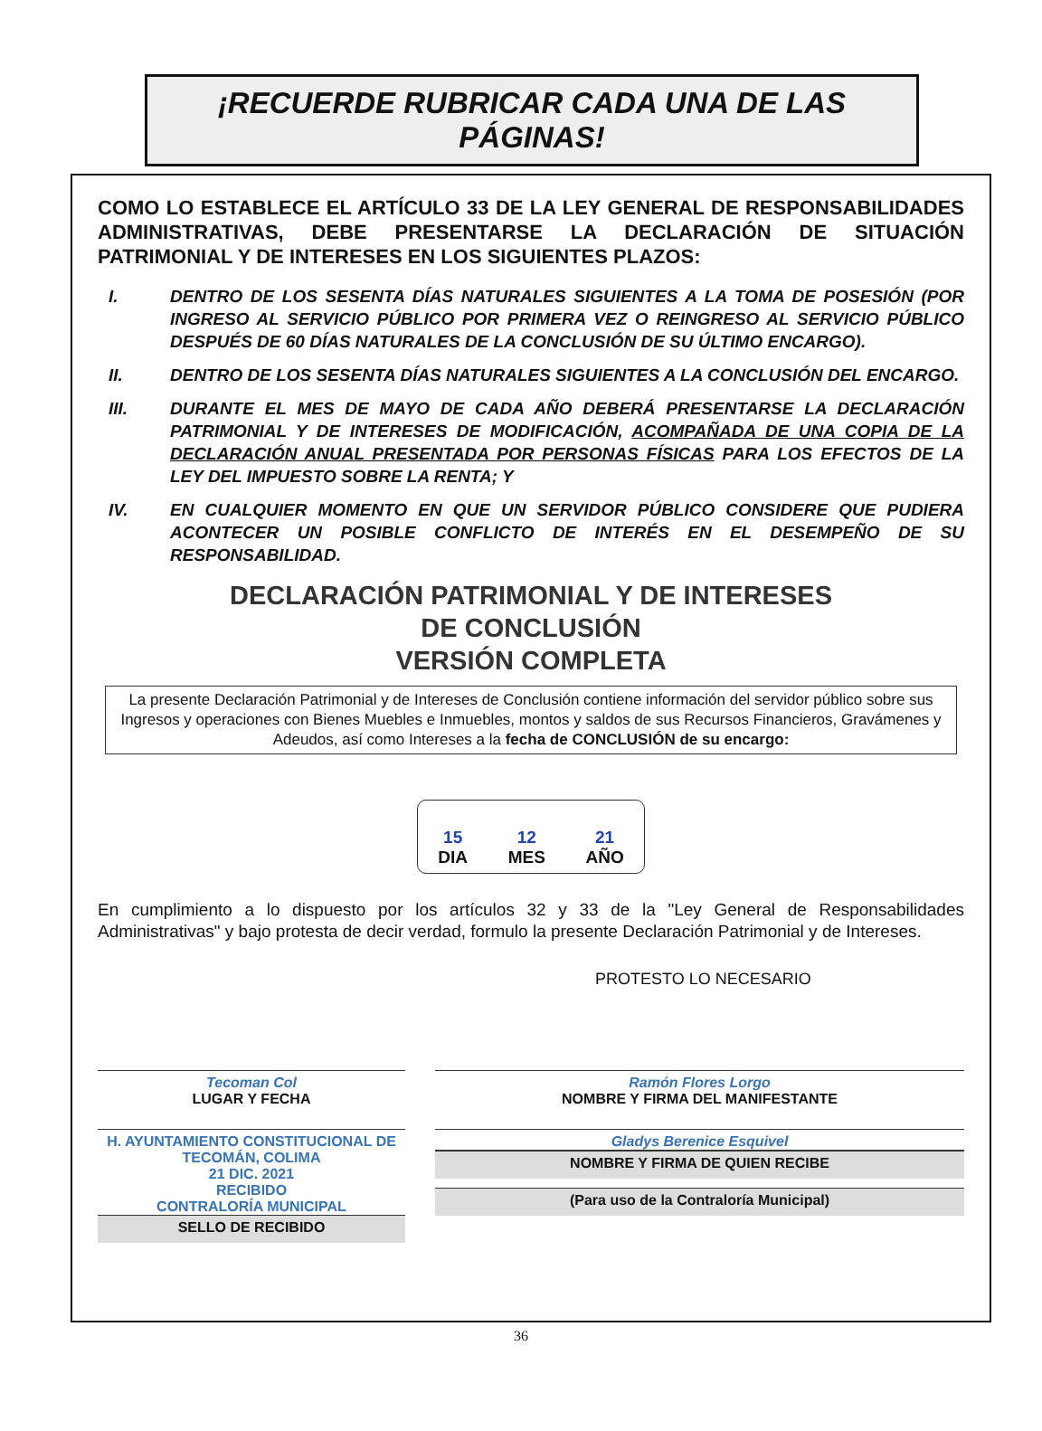¡RECUERDE RUBRICAR CADA UNA DE LAS PÁGINAS!
COMO LO ESTABLECE EL ARTÍCULO 33 DE LA LEY GENERAL DE RESPONSABILIDADES ADMINISTRATIVAS, DEBE PRESENTARSE LA DECLARACIÓN DE SITUACIÓN PATRIMONIAL Y DE INTERESES EN LOS SIGUIENTES PLAZOS:
I. DENTRO DE LOS SESENTA DÍAS NATURALES SIGUIENTES A LA TOMA DE POSESIÓN (POR INGRESO AL SERVICIO PÚBLICO POR PRIMERA VEZ O REINGRESO AL SERVICIO PÚBLICO DESPUÉS DE 60 DÍAS NATURALES DE LA CONCLUSIÓN DE SU ÚLTIMO ENCARGO).
II. DENTRO DE LOS SESENTA DÍAS NATURALES SIGUIENTES A LA CONCLUSIÓN DEL ENCARGO.
III. DURANTE EL MES DE MAYO DE CADA AÑO DEBERÁ PRESENTARSE LA DECLARACIÓN PATRIMONIAL Y DE INTERESES DE MODIFICACIÓN, ACOMPAÑADA DE UNA COPIA DE LA DECLARACIÓN ANUAL PRESENTADA POR PERSONAS FÍSICAS PARA LOS EFECTOS DE LA LEY DEL IMPUESTO SOBRE LA RENTA; Y
IV. EN CUALQUIER MOMENTO EN QUE UN SERVIDOR PÚBLICO CONSIDERE QUE PUDIERA ACONTECER UN POSIBLE CONFLICTO DE INTERÉS EN EL DESEMPEÑO DE SU RESPONSABILIDAD.
DECLARACIÓN PATRIMONIAL Y DE INTERESES
DE CONCLUSIÓN
VERSIÓN COMPLETA
La presente Declaración Patrimonial y de Intereses de Conclusión contiene información del servidor público sobre sus Ingresos y operaciones con Bienes Muebles e Inmuebles, montos y saldos de sus Recursos Financieros, Gravámenes y Adeudos, así como Intereses a la fecha de CONCLUSIÓN de su encargo:
15
DIA
12
MES
21
AÑO
En cumplimiento a lo dispuesto por los artículos 32 y 33 de la "Ley General de Responsabilidades Administrativas" y bajo protesta de decir verdad, formulo la presente Declaración Patrimonial y de Intereses.
PROTESTO LO NECESARIO
Tecoman Col
LUGAR Y FECHA
Ramón Flores Lorgo
NOMBRE Y FIRMA DEL MANIFESTANTE
H. AYUNTAMIENTO CONSTITUCIONAL DE TECOMÁN, COLIMA
21 DIC. 2021
RECIBIDO
CONTRALORÍA MUNICIPAL
SELLO DE RECIBIDO
Gladys Berenice Esquivel
NOMBRE Y FIRMA DE QUIEN RECIBE
(Para uso de la Contraloría Municipal)
36